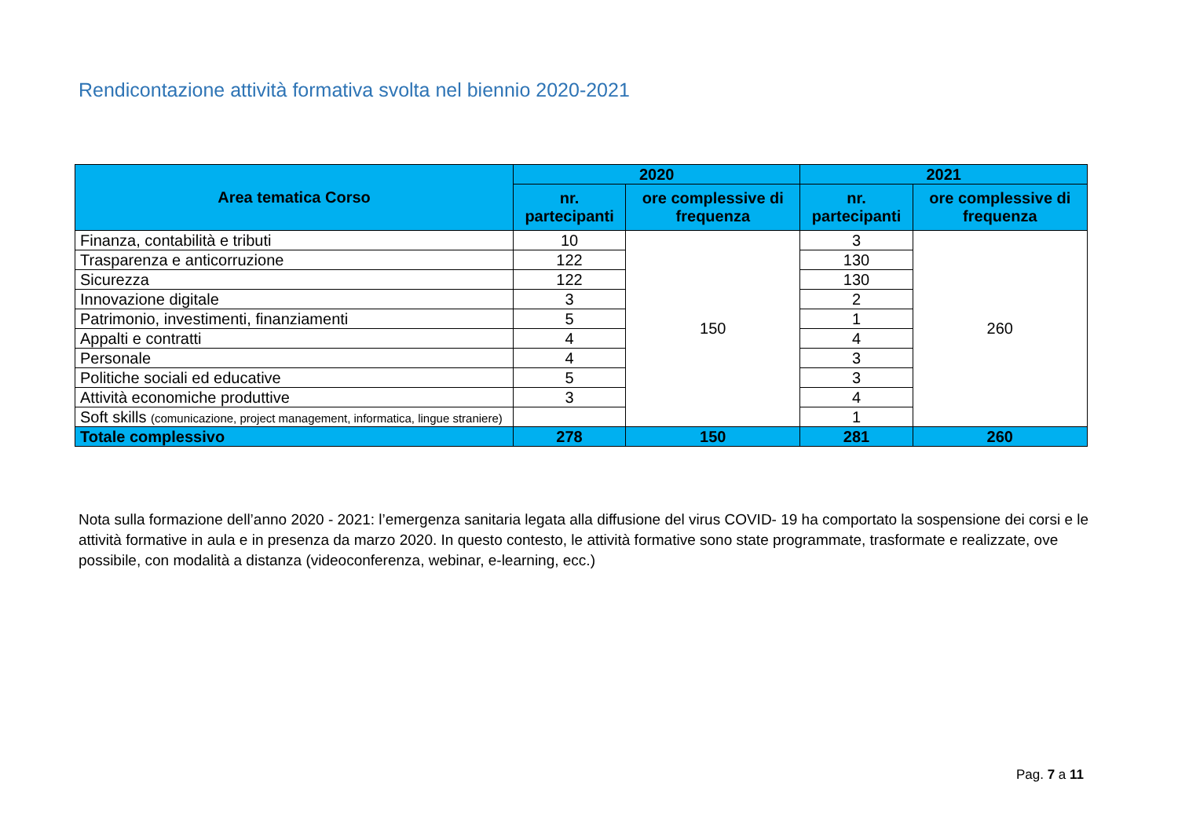Rendicontazione attività formativa svolta nel biennio 2020-2021
| Area tematica Corso | 2020 | | 2021 | |
| --- | --- | --- | --- | --- |
| | nr. partecipanti | ore complessive di frequenza | nr. partecipanti | ore complessive di frequenza |
| Finanza, contabilità e tributi | 10 | 150 | 3 | 260 |
| Trasparenza e anticorruzione | 122 | | 130 | |
| Sicurezza | 122 | | 130 | |
| Innovazione digitale | 3 | | 2 | |
| Patrimonio, investimenti, finanziamenti | 5 | | 1 | |
| Appalti e contratti | 4 | | 4 | |
| Personale | 4 | | 3 | |
| Politiche sociali ed educative | 5 | | 3 | |
| Attività economiche produttive | 3 | | 4 | |
| Soft skills (comunicazione, project management, informatica, lingue straniere) | | | 1 | |
| Totale complessivo | 278 | 150 | 281 | 260 |
Nota sulla formazione dell’anno 2020 - 2021: l’emergenza sanitaria legata alla diffusione del virus COVID- 19 ha comportato la sospensione dei corsi e le attività formative in aula e in presenza da marzo 2020. In questo contesto, le attività formative sono state programmate, trasformate e realizzate, ove possibile, con modalità a distanza (videoconferenza, webinar, e-learning, ecc.)
Pag. 7 a 11